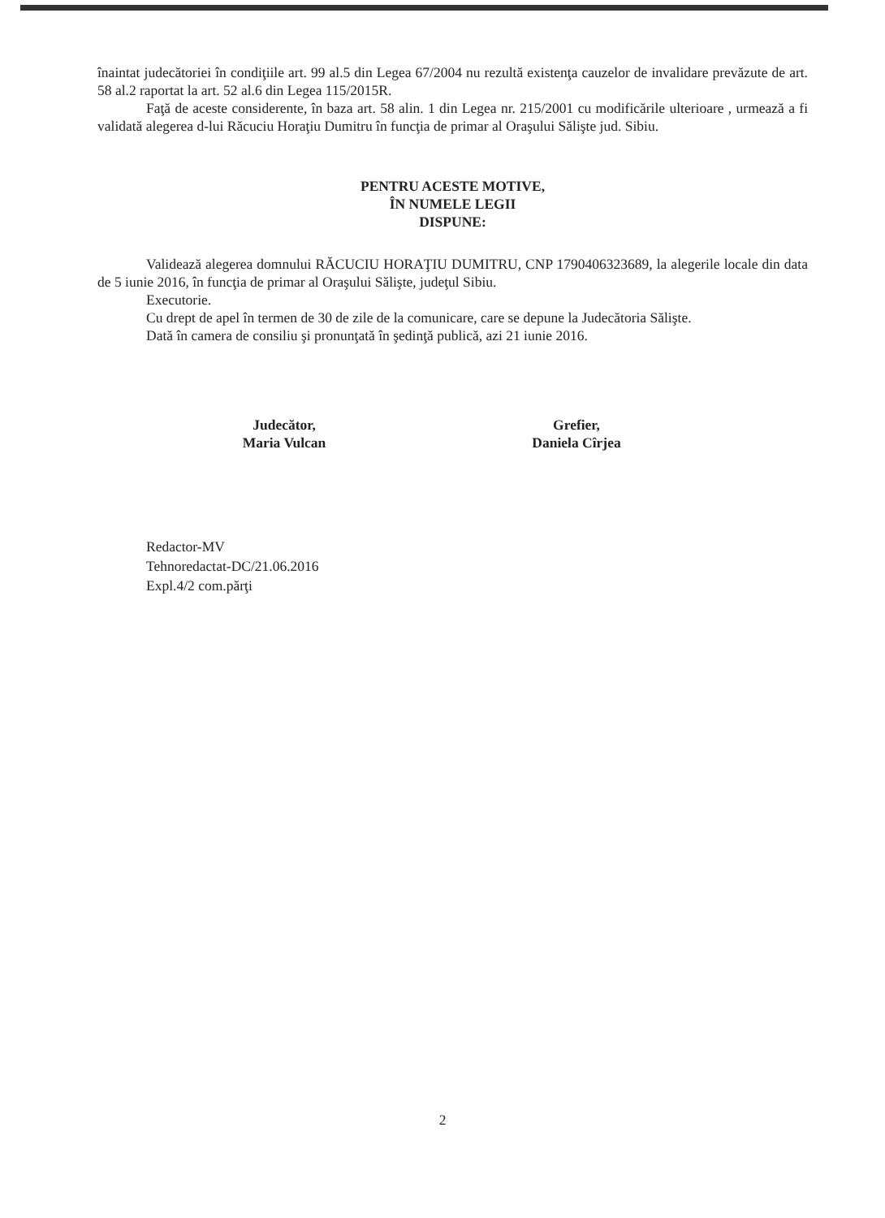înaintat judecătoriei în condiţiile art. 99 al.5 din Legea 67/2004 nu rezultă existenţa cauzelor de invalidare prevăzute de art. 58 al.2 raportat la art. 52 al.6 din Legea 115/2015R.
Faţă de aceste considerente, în baza art. 58 alin. 1 din Legea nr. 215/2001 cu modificările ulterioare , urmează a fi validată alegerea d-lui Răcuciu Horaţiu Dumitru în funcţia de primar al Oraşului Sălişte jud. Sibiu.
PENTRU ACESTE MOTIVE,
ÎN NUMELE LEGII
DISPUNE:
Validează alegerea domnului RĂCUCIU HORAŢIU DUMITRU, CNP 1790406323689, la alegerile locale din data de 5 iunie 2016, în funcţia de primar al Oraşului Sălişte, judeţul Sibiu.
Executorie.
Cu drept de apel în termen de 30 de zile de la comunicare, care se depune la Judecătoria Sălişte.
Dată în camera de consiliu şi pronunţată în şedinţă publică, azi 21 iunie 2016.
Judecător,
Maria Vulcan
Grefier,
Daniela Cîrjea
Redactor-MV
Tehnoredactat-DC/21.06.2016
Expl.4/2 com.părţi
2